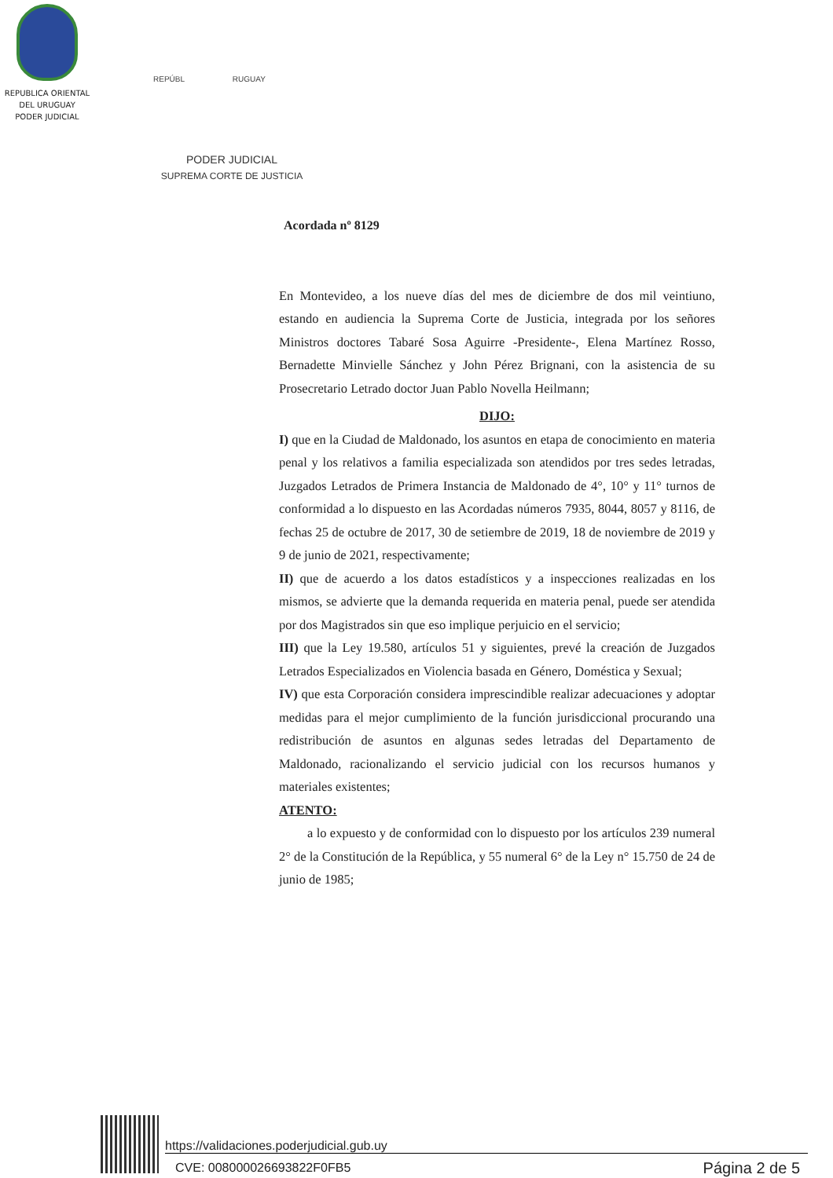REPUBLICA ORIENTAL
DEL URUGUAY
PODER JUDICIAL
REPÚBL RUGUAY
PODER JUDICIAL
SUPREMA CORTE DE JUSTICIA
Acordada nº 8129
En Montevideo, a los nueve días del mes de diciembre de dos mil veintiuno, estando en audiencia la Suprema Corte de Justicia, integrada por los señores Ministros doctores Tabaré Sosa Aguirre -Presidente-, Elena Martínez Rosso, Bernadette Minvielle Sánchez y John Pérez Brignani, con la asistencia de su Prosecretario Letrado doctor Juan Pablo Novella Heilmann;
DIJO:
I) que en la Ciudad de Maldonado, los asuntos en etapa de conocimiento en materia penal y los relativos a familia especializada son atendidos por tres sedes letradas, Juzgados Letrados de Primera Instancia de Maldonado de 4°, 10° y 11° turnos de conformidad a lo dispuesto en las Acordadas números 7935, 8044, 8057 y 8116, de fechas 25 de octubre de 2017, 30 de setiembre de 2019, 18 de noviembre de 2019 y 9 de junio de 2021, respectivamente;
II) que de acuerdo a los datos estadísticos y a inspecciones realizadas en los mismos, se advierte que la demanda requerida en materia penal, puede ser atendida por dos Magistrados sin que eso implique perjuicio en el servicio;
III) que la Ley 19.580, artículos 51 y siguientes, prevé la creación de Juzgados Letrados Especializados en Violencia basada en Género, Doméstica y Sexual;
IV) que esta Corporación considera imprescindible realizar adecuaciones y adoptar medidas para el mejor cumplimiento de la función jurisdiccional procurando una redistribución de asuntos en algunas sedes letradas del Departamento de Maldonado, racionalizando el servicio judicial con los recursos humanos y materiales existentes;
ATENTO:
a lo expuesto y de conformidad con lo dispuesto por los artículos 239 numeral 2° de la Constitución de la República, y 55 numeral 6° de la Ley n° 15.750 de 24 de junio de 1985;
https://validaciones.poderjudicial.gub.uy
CVE: 008000026693822F0FB5 Página 2 de 5